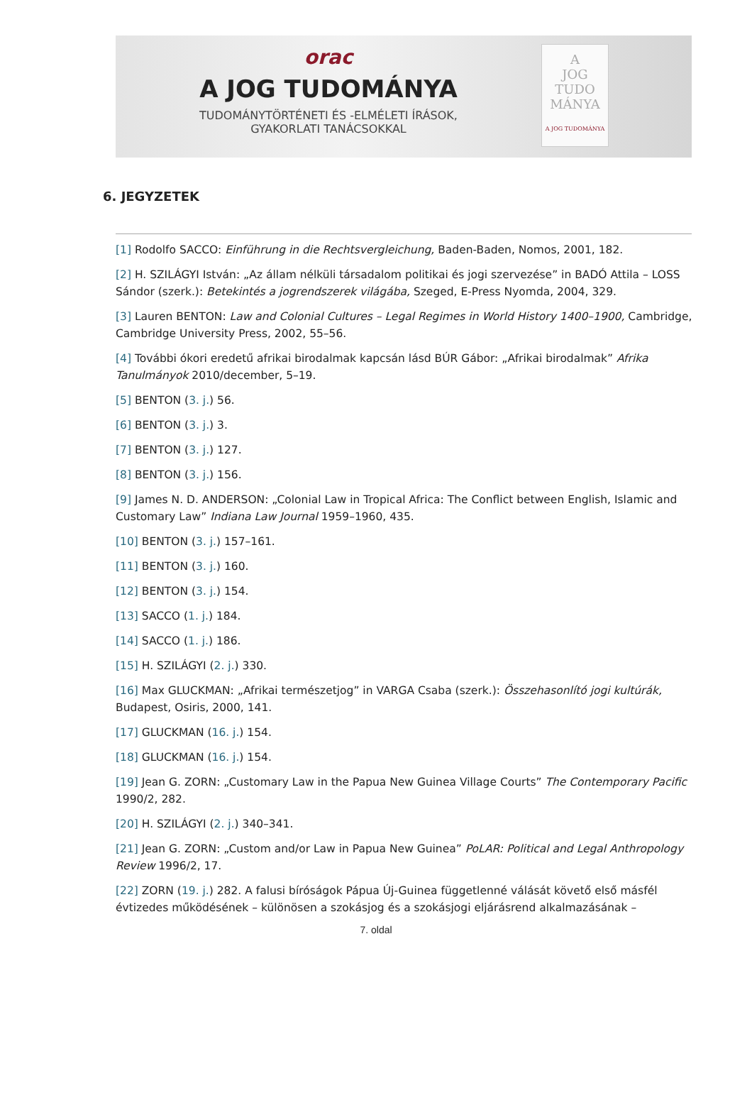orac
A JOG TUDOMÁNYA
TUDOMÁNYTÖRTÉNETI ÉS -ELMÉLETI ÍRÁSOK,
GYAKORLATI TANÁCSOKKAL
A
JOG TUDO
MÁNYA
A JOG TUDOMÁNYA
6. JEGYZETEK
[1] Rodolfo SACCO: Einführung in die Rechtsvergleichung, Baden-Baden, Nomos, 2001, 182.
[2] H. SZILÁGYI István: „Az állam nélküli társadalom politikai és jogi szervezése” in BADÓ Attila – LOSS Sándor (szerk.): Betekintés a jogrendszerek világába, Szeged, E-Press Nyomda, 2004, 329.
[3] Lauren BENTON: Law and Colonial Cultures – Legal Regimes in World History 1400–1900, Cambridge, Cambridge University Press, 2002, 55–56.
[4] További ókori eredetű afrikai birodalmak kapcsán lásd BÚR Gábor: „Afrikai birodalmak” Afrika Tanulmányok 2010/december, 5–19.
[5] BENTON (3. j.) 56.
[6] BENTON (3. j.) 3.
[7] BENTON (3. j.) 127.
[8] BENTON (3. j.) 156.
[9] James N. D. ANDERSON: „Colonial Law in Tropical Africa: The Conflict between English, Islamic and Customary Law” Indiana Law Journal 1959–1960, 435.
[10] BENTON (3. j.) 157–161.
[11] BENTON (3. j.) 160.
[12] BENTON (3. j.) 154.
[13] SACCO (1. j.) 184.
[14] SACCO (1. j.) 186.
[15] H. SZILÁGYI (2. j.) 330.
[16] Max GLUCKMAN: „Afrikai természetjog” in VARGA Csaba (szerk.): Összehasonlító jogi kultúrák, Budapest, Osiris, 2000, 141.
[17] GLUCKMAN (16. j.) 154.
[18] GLUCKMAN (16. j.) 154.
[19] Jean G. ZORN: „Customary Law in the Papua New Guinea Village Courts” The Contemporary Pacific 1990/2, 282.
[20] H. SZILÁGYI (2. j.) 340–341.
[21] Jean G. ZORN: „Custom and/or Law in Papua New Guinea” PoLAR: Political and Legal Anthropology Review 1996/2, 17.
[22] ZORN (19. j.) 282. A falusi bíróságok Pápua Új-Guinea függetlenné válását követő első másfél évtizedes működésének – különösen a szokásjog és a szokásjogi eljárásrend alkalmazásának –
7. oldal